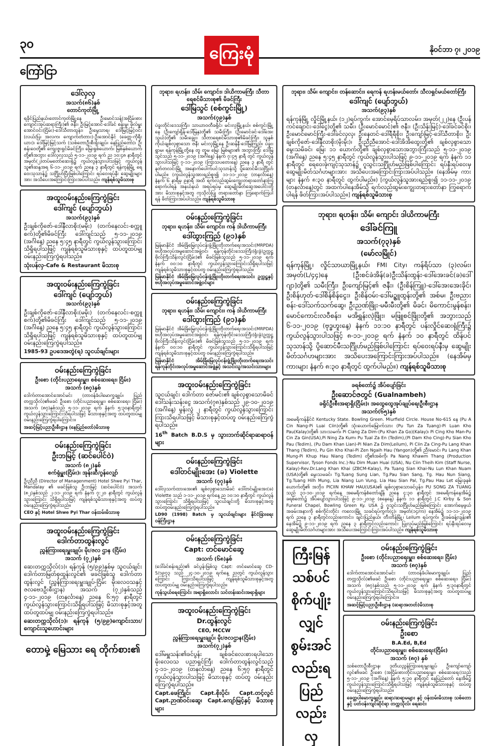၃၀
ကြေးမုံ
နိုဝင်ဘာ ၇၊ ၂၀၁၉
ကြော်ငြာ
ဒေါ်လှလှ
အသက်(၈၆)နှစ်
တောင်ကုတ်မြို့
ရခိုင်ပြည်နယ်၊တောင်ကုတ်မြို့နေ ဦးမောင်သန့်(အငြိမ်းစား ကျောင်းအုပ်ဆရာကြီး)၏ ဇနီး၊ ဦးမြင့်အောင်-ဒေါ်ခင် စန်းမူ၊ ဖိုလ်မှူးအောင်ဝင်း(ငြိမ်း)-ဒေါ်သီတာထွန်း၊ ဦးမွေသာရ၊ ဒေါ်မြင့်မြင့်ဝင်း (လယ်/ပြ၊ အလက၊ ကျောက်တံတား)-ဦးအောင်နိုင် (ခေတ္တ-ကိုရီးယား)၊ ဒေါ်မြင့်မြင့်သက် (သစ်တောဦးစီးရုံးချုပ်၊ နေပြည်တော်)၊ ဦးစန်းဝေတို့၏ ကျေးဇူးရှင်မိခင်ကြီး၊ မြေးရှစ်ယောက်၊ မြစ်နှစ်ယောက်တို့၏အဘွား ဒေါ်လှလှသည် ၅-၁၁-၂၀၁၉ ရက် ည ၁၀:၄၈ နာရီတွင် အမှတ်(၂)တပ်မတော်ဆေးရုံ၌ ကွယ်လွန်သွားပါသဖြင့် ကွယ်လွန်သူ၏ဆန္ဒအရ ၆-၁၁-၂၀၁၉ ရက် ညနေ ၃ နာရီတွင် ရန်ကုန်မြို့ ရေဝေးသုသာန်၌ သင်္ဂြိုဟ်ပြီးဖြစ်ပါကြောင်း ရပ်ဝေးရပ်နီး ဆွေမျိုးများအား အသိပေးအကြောင်းကြားအပ်ပါသည်။ ကျန်ရစ်သူမိသားစု
အထူးဝမ်းနည်းကြေကွဲခြင်း
ဒေါ်ကျင် (ပျော်ဘွယ်)
အသက်(၉၃)နှစ်
ဦးချစ်ကိုဇော်-ဒေါ်နီလာစိုး(မမိုး) (တက်နေလင်း-စက္ကူ စက်)တို့၏မိခင်ကြီး ဒေါ်ကျင်သည် ၅-၁၁-၂၀၁၉ (အင်္ဂါနေ့) ညနေ ၅:၄၅ နာရီတွင် ကွယ်လွန်သွားကြောင်း သိရှိရပါသဖြင့် ကျန်ရစ်သူမိသားစုနှင့် ထပ်တူထပ်မျှ ဝမ်းနည်းကြေကွဲရပါသည်။
သုံးပန်လှ-Cafe & Restaurant မိသားစု
အထူးဝမ်းနည်းကြေကွဲခြင်း
ဒေါ်ကျင် (ပျော်ဘွယ်)
အသက်(၉၃)နှစ်
ဦးချစ်ကိုဇော်-ဒေါ်နီလာစိုး(မမိုး) (တက်နေလင်း-စက္ကူ စက်)တို့၏မိခင်ကြီး ဒေါ်ကျင်သည် ၅-၁၁-၂၀၁၉ (အင်္ဂါနေ့) ညနေ ၅:၄၅ နာရီတွင် ကွယ်လွန်သွားကြောင်း သိရှိရပါသဖြင့် ကျန်ရစ်သူမိသားစုနှင့် ထပ်တူထပ်မျှ ဝမ်းနည်းကြေကွဲရပါသည်။
1985-93 ဥပဒေအတွဲ(ရ) သူငယ်ချင်းများ
ဝမ်းနည်းကြေကွဲခြင်း
ဦးစော (တိုင်းပညာရေးမှူး၊ စစ်ဆေးရေး၊ ငြိမ်း)
အသက် (၈၇)နှစ်
ဒေါက်တာအောင်အောင်မင်း (တာဝန်ခံပါမောက္ခချုပ်၊ ပြည်တက္ကသိုလ်)၏ဖခင် ဦးစော (တိုင်းပညာရေးမှူး၊ စစ်ဆေးရေး၊ ငြိမ်း) အသက် (၈၇)နှစ်သည် ၅-၁၁-၂၀၁၉ ရက် နံနက် ၅:၃၀နာရီတွင် ကွယ်လွန်သွားကြောင်းသိရပါသဖြင့် မိသားစုနှင့်အတူ ထပ်တူထပ်မျှ ဝမ်းနည်းကြေကွဲရပါကြောင်း။
အဆင့်မြင့်ပညာဦးစီးဌာန (နေပြည်တော်)မိသားစု
ဝမ်းနည်းကြေကွဲခြင်း
ဦးဘမြင့် (ဆင်ပေါင်ဝဲ)
အသက် (၈၂)နှစ်
စက်ရုံမှူး(ငြိမ်း)၊ အုန်းဆီ/ဂွန်လျှော်
ဦးညီညီ (Director of Managenment) Hotel Shwe Pyi Thar, Mandalay ၏ ဖခင်ဖြစ်သူ ဦးဘမြင့် (ဆင်ပေါင်ဝဲ) အသက် (၈၂)နှစ်သည် ၂-၁၁-၂၀၁၉ ရက် နံနက် ၇:၂၀ နာရီတွင် ကွယ်လွန်သွားကြောင်း သိရှိရပါသဖြင့် ကျန်ရစ်သူမိသားစုနှင့်အတူ ထပ်တူဝမ်းနည်းကြေကွဲရပါသည်။
CEO နှင့် Hotel Shwe Pyi Thar ဝန်ထမ်းမိသားစု
အထူးဝမ်းနည်းကြေကွဲခြင်း
ဒေါက်တာထွန်းလွင်
ညွှန်ကြားရေးမှူးချုပ်၊ မိုး/ဇလ ဌာန (ငြိမ်း)
အသက် (၇၂)နှစ်
ဆေးတက္ကသိုလ်(၁)၊ ရန်ကုန် (၅/၉၉)နှစ်မှ သူငယ်ချင်း ဒေါက်တာမြတ်စုထွန်းလွင်၏ ဖခင်ဖြစ်သူ ဒေါက်တာထွန်းလွင် (ညွှန်ကြားရေးမှူးချုပ်-ငြိမ်း မိုးလေဝသနှင့်ဇလဗေဒဦးစီးဌာန) အသက် (၇၂)နှစ်သည် ၄-၁၁-၂၀၁၉ (တနင်္လာနေ့) ညနေ ၆:၅၇ နာရီတွင် ကွယ်လွန်သွားကြောင်းသိရှိရပါသဖြင့် မိသားစုနှင့်အတူ ထပ်တူထပ်မျှ ဝမ်းနည်းကြေကွဲရပါသည်။
ဆေးတက္ကသိုလ်(၁)၊ ရန်ကုန် (၅/၉၉)ကျောင်းသား/ကျောင်းသူဟောင်းများ
တောမှဲ့ မြေသား ရေ တိုက်စား၏
ဘုရား၊ ရဟန်း၊ သိမ်၊ ကျောင်း၊ ဒါယိကာမကြီး သီတာရေစင်မိသားစု၏ မိခင်ကြီး
ဒေါ်မြသွင် (စစ်ကွင်းမြို့)
အသက်(၇၉)နှစ်
ပဲခူးတိုင်းဒေသကြီး၊ သာယာဝတီခရိုင်၊ မင်းလှမြို့နယ်၊ စစ်ကွင်းမြို့နေ (ဦးကျော်ရှိန်-ဒေါ်မြနှ)တို့၏ သမီးကြီး၊ (ဦးမောင်ခင်-ဒေါ်အေးသွယ်)တို့၏ သမီးချွေး၊ သီတာရေစင်မိသားစု၏မိခင်ကြီး၊ သူနှစ်ကိုယ်ချစ်လှစွာသော ဇနီး မင်းလှမြို့နေ ဦးဆန်နီ-ဒေါ်မြကြည်၊ ပဲခူး၊ ရွာမ၊ ရန်ကုန်မြို့တို့နေ တူ တူမ မြေး မြစ်များ၏ အဘွားကြီး ဒေါ်မြသွင်သည် ၅-၁၁-၂၀၁၉ (အင်္ဂါနေ့) နံနက် ၇:၄၅ နာရီ တွင် ကွယ်လွန်သွားပါသဖြင့် ၇-၁၁-၂၀၁၉ (ကြာသပတေးနေ့) ညနေ ၃ နာရီ တွင် နတ်တလင်းမြို့ အနောက်ပေါက်ပင်သုသာန်သို့ ပို့ဆောင်မီးသင်္ဂြိုဟ်ပါမည်။ (ကွယ်လွန်သူအားရည်စူး၍ ၁၁-၁၁-၂၀၁၉ (တနင်္လာနေ့) နံနက် ၆ နာရီမှ ၉နာရီ အထိ ရက်လည်ဆွမ်းကျွေးတရားတော်နာကြရောက်ပါရန် အနယ်နယ် အရပ်ရပ်မှ ဆွေမျိုးမိတ်ဆွေအပေါင်းတို့အား မိသားစုနှင့်အတူ ကုသိုလ်ပြု တရားတော်နာ ကြရောက်ကြပါရန် ဖိတ်ကြားအပ်ပါသည်။ ကျန်ရစ်သူမိသားစု
ဝမ်းနည်းကြေကွဲခြင်း
ဘုရား၊ ရဟန်း၊ သိမ်၊ ကျောင်း၊ ကန် ဒါယိကာမကြီး
ဒေါ်ထွားကြည် (၉၁)နှစ်
မြန်မာနိုင်ငံ အိမ်ခြံမြေလုပ်ငန်းဖွံ့ဖြိုးတိုးတက်ရေးအသင်း(MRPDA) ဗဟိုအလုပ်အမှုဆောင်အဖွဲ့ဝင်၊ ရန်ကုန်တိုင်းဒေသကြီး(ရုံးခွဲ)ဥက္ကဋ္ဌ ဗိုလ်ကြီးသိန်းလွင်(ငြိမ်း)၏ မိခင်ဖြစ်သူသည် ၅-၁၁-၂၀၁၉ ရက် နံနက် ၀၀:၁၀ နာရီတွင် ကွယ်လွန်သွားကြောင်းသိရှိရပါသဖြင့် ကျန်ရစ်သူမိသားစုနှင့်ထပ်တူ ဝမ်းနည်းကြေကွဲရပါသည်။
မြန်မာနိုင်ငံ အိမ်ခြံမြေလုပ်ငန်းဖွံ့ဖြိုးတိုးတက်ရေးအသင်း ဥက္ကဋ္ဌနှင့် ဗဟိုအလုပ်အမှုဆောင်အဖွဲ့ဝင်များ
ဝမ်းနည်းကြေကွဲခြင်း
ဘုရား၊ ရဟန်း၊ သိမ်၊ ကျောင်း၊ ကန် ဒါယိကာမကြီး
ဒေါ်ထွားကြည် (၉၁)နှစ်
မြန်မာနိုင်ငံ အိမ်ခြံမြေလုပ်ငန်းဖွံ့ဖြိုးတိုးတက်ရေးအသင်း(MRPDA) ဗဟိုအလုပ်အမှုဆောင်အဖွဲ့ဝင်၊ ရန်ကုန်တိုင်းဒေသကြီး(ရုံးခွဲ)ဥက္ကဋ္ဌ ဗိုလ်ကြီးသိန်းလွင်(ငြိမ်း)၏ မိခင်ဖြစ်သူသည် ၅-၁၁-၂၀၁၉ ရက် နံနက် ၀၀:၁၀ နာရီတွင် ကွယ်လွန်သွားကြောင်းသိရှိရပါသဖြင့် ကျန်ရစ်သူမိသားစုနှင့်ထပ်တူ ဝမ်းနည်းကြေကွဲရပါသည်။
မြန်မာနိုင်ငံ အိမ်ခြံမြေလုပ်ငန်းဖွံ့ဖြိုးတိုးတက်ရေးအသင်း ရန်ကုန်တိုင်းအလုပ်အမှုဆောင်အဖွဲ့နှင့် အသင်းသူ/အသင်းသားများ
အထူးဝမ်းနည်းကြေကွဲခြင်း
သူငယ်ချင်း ဒေါက်တာ ဇော်မင်း၏ ချစ်လှစွာသောမိခင် ဒေါ်သန်းသန်းငွေ အသက်(၇၈)နှစ်သည် ၂၉-၁၀-၂၀၁၉ (အင်္ဂါနေ့) မွန်းလွဲ ၂ နာရီတွင် ကွယ်လွန်သွားကြောင်း ကြားသိရပါသဖြင့် မိသားစုနှင့်ထပ်တူ ဝမ်းနည်းကြေကွဲရပါသည်။
16<sup>th</sup> Batch B.D.S မှ သွားဘက်ဆိုင်ရာဆရာဝန်များ
ဝမ်းနည်းကြေကွဲခြင်း
ဒေါ်တင်မျိုးအေး (ခ) Violette
အသက် (၇၇)နှစ်
ဒေါ်လှသက်ထားအေး၏ ချစ်လှစွာသောမိခင် ဒေါ်တင်မျိုးအေး(ခ) Violette သည် ၁-၁၁-၂၀၁၉ ရက်နေ့ ည ၁၀:၁၀ နာရီတွင် ကွယ်လွန်သွားကြောင်း သိရှိရပါသဖြင့် သူငယ်ချင်းတို့ မိသားစုနှင့်အတူ ထပ်တူဝမ်းနည်းကြေကွဲရပါသည်။
LD90 (1998) Batch မှ သူငယ်ချင်းများ နိုင်ငံခြားရေးဝန်ကြီးဌာန
ဝမ်းနည်းကြေကွဲခြင်း
Capt: တင်မောင်ဆွေ
အသက် (၆၈)နှစ်
(ဒေါ်ခင်စန်းရည်)၏ ခင်ပွန်းဖြစ်သူ Capt: တင်မောင်ဆွေ CD-5/၁၉၇၃ သည် ၂၄-၁၀-၂၀၁၉ ရက်နေ့ ညတွင် ကွယ်လွန်သွားကြောင်း ကြားသိရပါသဖြင့် ကျန်ရစ်သူမိသားစုနှင့်အတူ ထပ်တူထပ်မျှ ဝမ်းနည်းကြေကွဲရပါသည်။
ကုန်သွယ်ရေကြောင်း အရာရှိလောင်း သင်တန်းဆင်းအရာရှိများ
အထူးဝမ်းနည်းကြေကွဲခြင်း
Dr.ထွန်းလွင်
CEO, MCCW
ညွှန်ကြားရေးမှူးချုပ်၊ မိုး/ဇလဌာန(ငြိမ်း)
အသက်(၇၂)နှစ်
ဒေါ်မမှူသန်း၏ခင်ပွန်း ချစ်ခင်လေးစားရပါသော မိုးလေဝသ ပညာရှင်ကြီး ဒေါက်တာထွန်းလွင်သည် ၄-၁၁-၂၀၁၉ (တနင်္လာနေ့) ညနေ ၆:၅၇ နာရီတွင် ကွယ်လွန်သွားပါသဖြင့် မိသားစုနှင့် ထပ်တူ ဝမ်းနည်းကြေကွဲရပါသည်။
Capt.ဖေကြိုင်၊ Capt.စိုးပိုင်၊ Capt.တင့်လွင် Capt.ဉာဏ်ဝင်းဆွေ၊ Capt.ကျော်မြင့်နှင့် မိသားစုများ
ဘုရား၊ သိမ်၊ ကျောင်း၊ တန်ဆောင်း၊ ရေကန် ရဟန်းမယ်တော်၊ သီလရှင်မယ်တော်ကြီး
ဒေါ်ကျင် (ပျော်ဘွယ်)
အသက်(၉၃)နှစ်
ရန်ကုန်မြို့ လှိုင်မြို့နယ်၊ (၁၂)ရပ်ကွက်၊ အောင်မေ့ရိပ်သာလမ်း၊ အမှတ်(၂၂)နေ (ဦးပန်ကင်ချောင်း-ဒေါ်ငွေ)တို့၏ သမီး၊ (ဦးမောင်မောင်)၏ ဇနီး၊ (ဦးသိန်းမြင့်)-ဒေါ်ခင်ခင်စိုး၊ ဦးမောင်မောင်ကြီး-ဒေါ်ခင်လှလှ၊ ဦးနေတင်-ဒေါ်ရီရီစိုး၊ ဦးကျော်မြင့်-ဒေါ်သီတာစိုး၊ ဦးချစ်ကိုဇော်-ဒေါ်နီလာစိုး(မိုးမိုး)၊ ဦးညီညီအောင်-ဒေါ်အိအိထွေးတို့၏ ချစ်လှစွာသောမွေးသမိခင်၊ မြေး ၁၁ ယောက်တို့၏ ချစ်လှစွာသောအဘွားကြီးသည် ၅-၁၁-၂၀၁၉ (အင်္ဂါနေ့) ညနေ ၅:၄၅ နာရီတွင် ကွယ်လွန်သွားပါသဖြင့် ၉-၁၁-၂၀၁၉ ရက် နံနက် ၁၁ နာရီတွင် ရေဝေးဖုံကျင့်သုသာန်၌ ဂူသွင်းသင်္ဂြိုဟ်မည်ဖြစ်ပါကြောင်း ရပ်နီးရပ်ဝေးမှ ဆွေမျိုးမိတ်သင်္ဂဟများအား အသိပေးအကြောင်းကြားအပ်ပါသည်။ (နေအိမ်မှ ကားများ နံနက် ၈:၃၀ နာရီတွင် ထွက်ပါမည်။) [ကွယ်လွန်သူအားရည်စူး၍ ၁၁-၁၁-၂၀၁၉ (တနင်္လာနေ့)တွင် အထက်ပါနေအိမ်သို့ ရက်လည်ဆွမ်းကျွေးတရားတော်နာ ကြွရောက်ပါရန် ဖိတ်ကြားအပ်ပါသည်။] ကျန်ရစ်သူမိသားစု
ဘုရား၊ ရဟန်း၊ သိမ်၊ ကျောင်း ဒါယိကာမကြီး
ဒေါ်ခင်ကြူ
အသက်(၇၃)နှစ်
(မော်လမြိုင်)
ရန်ကုန်မြို့၊ လှိုင်သာယာမြို့နယ်၊ FMI City၊ ကန်ရိပ်သာ (၃)လမ်း၊ အမှတ်(L/၄၄)နေ [ဦးစင်ခဲအိန်(ခ)ဦးသိန်းထွန်း-ဒေါ်အေးခင်(ခ)ဒေါ်ဂျာ]တို့၏ သမီးကြီး၊ ဦးကျော်မြင့်၏ ဇနီး၊ (ဦးစိန်ကြူ)-ဒေါ်အေးအေးခိုင်၊ ဦးစိန်ဟုတ်-ဒေါ်စိန်စိန်ငွေး၊ ဦးစိန်ဝမ်း-ဒေါ်မဥ္ဇူထွန်းတို့၏ အစ်မ၊ ဦးဗညားစန်း-ဒေါ်သက်သက်ဆွေ၊ ဦးညဏ်ဖြိုး-မမီးမီးတို့၏ မိခင်၊ မိကောင်းမွန်စန်း၊ မောင်ကောင်းလဝီစန်း၊ မအိရွှန်းလဲ့ဖြိုး၊ မဖြူစင်ဖြိုးတို့၏ အဘွားသည် ၆-၁၁-၂၀၁၉ (ဗုဒ္ဓဟူးနေ့) နံနက် ၁၁:၁၀ နာရီတွင် ပန်းလှိုင်ဆေးရုံကြီး၌ ကွယ်လွန်သွားပါသဖြင့် ၈-၁၁-၂၀၁၉ ရက် နံနက် ၁၀ နာရီတွင် ထိန်ပင်သုသာန်သို့ ပို့ဆောင်မီးသင်္ဂြိုဟ်မည်ဖြစ်ပါကြောင်း ရပ်ဝေးရပ်နီးမှ ဆွေမျိုးမိတ်သင်္ဂဟများအား အသိပေးအကြောင်းကြားအပ်ပါသည်။ (နေအိမ်မှ ကားများ နံနက် ၈:၃၀ နာရီတွင် ထွက်ပါမည်။) ကျန်ရစ်သူမိသားစု
ခရစ်တော်၌ အိပ်ပျော်ခြင်း
ဦးဆောင်ဇတွင် (Gualnambeh)
ခရိုင်ဦးစီးအရာရှိ(ငြိမ်း)၊ အထွေထွေအုပ်ချုပ်ရေးဦးစီးဌာန
အသက်(၆၅)နှစ်
အမေရိကန်နိုင်ငံ Kentucky State. Bowling Green. Miurfield Circle. House No-615 နေ (Pu A Cin Nang-Pi Luai Ciin)တို့၏ သုံးယောက်မြောက်သား (Pu Tun Za Tuang)-Pi Luan Kho Pau(Kalay)တို့၏ သားသမက်၊ Pi Ciang Za Dim-(Pu Khan Za Go)(Kalay)၊ Pi Cing Kho Man-Pu Cin Za Gin(USA),Pi Ning Za Kum၊ Pu Tual Za En (Tedim),(Pi Dam Kho Cing)-Pu Sian Kho Pau (Tedim), (Pu Dam Khan Lian)-Pi Nian Za Dim(Leilum), Pi Ciin Za Cing-Pu Lang Khan Thang (Tedirn), Pu Gin Kho Khai-Pi Zen Ngaih Hau (Yangon)တို့၏ ညီ/မောင်၊ Pu Lang Khan Mung-Pi Khup Hau Niang (Tedim) တို့၏အစ်ကို၊ Pa Nang Khawm Thang (Production Supervisor, Tyson Fonds Inc.)-Nu Dim Muan Huai (USA), Nu Ciin Theih Kim (Staff Nurse, Kalay)-Rev.Dr.Lang Khan Khai (ZBCM-Kalay), Pa Tuang Sian Khai-Nu Lun Khan Nuam (USA)တို့၏ မွေးသဖခင်၊ Tg.Tuang Sung Lian, Tg.Pau Sian Sang, Tg. Hau Nun Siang, Tg.Tuang Hilh Mung, Lia Niang Lun Vung, Lia Hau Sian Pal, Tg.Pau Hau Let မြေးခုနစ်ယောက်တို့၏ အဘိုး၊ PICIIN KHAW HAU(USA)၏ ချစ်လှစွာသောခင်ပွန်း၊ PU SONG ZA TUANG သည် ၃၁-၁၀-၂၀၁၉ ရက်နေ့ အမေရိကန်စံတော်ချိန် ညနေ ၄:၃၀ နာရီတွင် အမေရိကန်နေအိမ်၌ ခရစ်တော်၌ အိပ်ပျော်သွားပါသဖြင့် ၉-၁၁-၂၀၁၉ (စနေနေ့) နံနက် ၁၁ နာရီတွင် J.C Kirby & Son Funeral Chapel, Bowling Green Ky. USA ၌ ဂူသွင်းသင်္ဂြိုဟ်မည်ဖြစ်ကြောင်း အောက်မေ့ဖွယ်အခမ်းအနားကို စစ်ကိုင်းတိုင်း ကလေးမြို့ သခင်ရပ်ကွက်(၄)၊ အမှတ်(၁၄/က) နေအိမ်၌ ၁၁-၁၁-၂၀၁၉ ရက် ညနေ ၃ နာရီတွင်လည်းကောင်း၊ ချင်းပြည်နယ်၊ တီးတိန်မြို့၊ Leilum ရပ်ကွက်၊ ဦးခမ်ခန့်လျန်း၏ နေအိမ်၌ ၉-၁၁-၂၀၁၉ ရက် ညနေ ၃ နာရီတွင်လည်းကောင်း ပြုလုပ်မည်ဖြစ်ကြောင်း ရပ်နီးရပ်ဝေးမှ ဆွေမျိုးမိတ်သင်္ဂဟများအား အသိပေးအကြောင်းကြားအပ်ပါသည်။ ကျန်ရစ်သူမိသားစု
ကြီးမြန်
သစ်ပင်
စိုက်ပျိုး
လျှင်
စွမ်းအင်
လည်းရ
ပြည်လည်း
လှ
ဝမ်းနည်းကြေကွဲခြင်း
ဦးစော (တိုင်းပညာရေးမှူး၊ စစ်ဆေးရေး၊ ငြိမ်း)
အသက် (၈၇)နှစ်
ဒေါက်တာအောင်အောင်မင်း (တာဝန်ခံပါမောက္ခချုပ်၊ ပြည်တက္ကသိုလ်)၏ဖခင် ဦးစော (တိုင်းပညာရေးမှူး၊ စစ်ဆေးရေး၊ ငြိမ်း) အသက် (၈၇)နှစ်သည် ၅-၁၁-၂၀၁၉ ရက် နံနက် ၅:၃၀နာရီတွင် ကွယ်လွန်သွားကြောင်းသိရပါသဖြင့် မိသားစုနှင့်အတူ ထပ်တူထပ်မျှ ဝမ်းနည်းကြေကွဲရပါကြောင်း။
အဆင့်မြင့်ပညာဦးစီးဌာန (ဆရာအတတ်)မိသားစု
ဝမ်းနည်းကြေကွဲခြင်း
ဦးစော
B.A.Ed, B,Ed
တိုင်းပညာရေးမှူး၊ စစ်ဆေးရေး(ငြိမ်း)
အသက် (၈၇) နှစ်
သစ်တောဦးစီးဌာန၊ ဒုတိယညွှန်ကြားရေးမှူးချုပ် ဦးကျော်ကျော်လွင်၏ဖခင် ဦးစော (အငြိမ်းစားတိုင်းပညာရေးမှူး၊ စစ်ဆေးရေး)သည် ၅-၁၁-၂၀၁၉ (အင်္ဂါနေ့) နံနက် ၅:၃၀ နာရီတွင် နေပြည်တော် နေအိမ်၌ ကွယ်လွန်သွားကြောင်းသိရှိရပါသဖြင့် ကျန်ရစ်သူမိသားစုနှင့် ထပ်တူ ဝမ်းနည်းကြေကွဲရပါသည်။
ခေတ္တပါမောက္ခချုပ်၊ ဆရာ/ဆရာမများ နှင့် ဝန်ထမ်းမိသားစု သစ်တောနှင့် ပတ်ဝန်းကျင်ဆိုင်ရာ တက္ကသိုလ်၊ ရေဆင်း